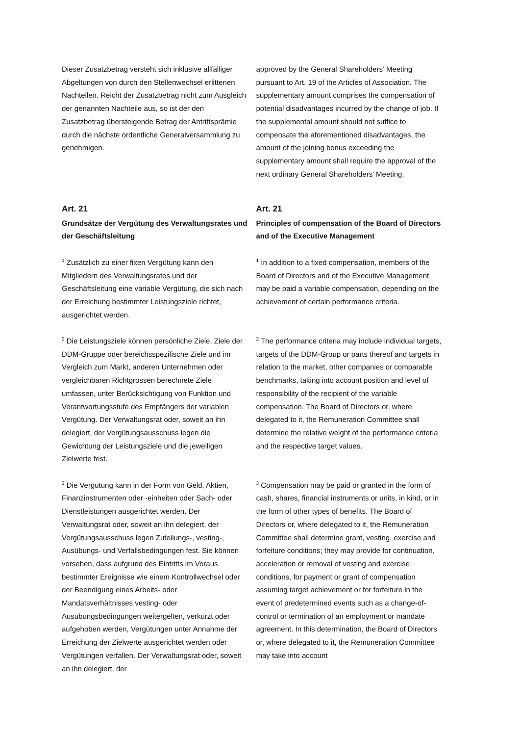Dieser Zusatzbetrag versteht sich inklusive allfälliger Abgeltungen von durch den Stellenwechsel erlittenen Nachteilen. Reicht der Zusatzbetrag nicht zum Ausgleich der genannten Nachteile aus, so ist der den Zusatzbetrag übersteigende Betrag der Antrittsprämie durch die nächste ordentliche Generalversammlung zu genehmigen.
approved by the General Shareholders’ Meeting pursuant to Art. 19 of the Articles of Association. The supplementary amount comprises the compensation of potential disadvantages incurred by the change of job. If the supplemental amount should not suffice to compensate the aforementioned disadvantages, the amount of the joining bonus exceeding the supplementary amount shall require the approval of the next ordinary General Shareholders’ Meeting.
Art. 21
Grundsätze der Vergütung des Verwaltungsrates und der Geschäftsleitung
Art. 21
Principles of compensation of the Board of Directors and of the Executive Management
<sup>1</sup> Zusätzlich zu einer fixen Vergütung kann den Mitgliedern des Verwaltungsrates und der Geschäftsleitung eine variable Vergütung, die sich nach der Erreichung bestimmter Leistungsziele richtet, ausgerichtet werden.
<sup>1</sup> In addition to a fixed compensation, members of the Board of Directors and of the Executive Management may be paid a variable compensation, depending on the achievement of certain performance criteria.
<sup>2</sup> Die Leistungsziele können persönliche Ziele, Ziele der DDM-Gruppe oder bereichsspezifische Ziele und im Vergleich zum Markt, anderen Unternehmen oder vergleichbaren Richtgrössen berechnete Ziele umfassen, unter Berücksichtigung von Funktion und Verantwortungsstufe des Empfängers der variablen Vergütung. Der Verwaltungsrat oder, soweit an ihn delegiert, der Vergütungsausschuss legen die Gewichtung der Leistungsziele und die jeweiligen Zielwerte fest.
<sup>2</sup> The performance criteria may include individual targets, targets of the DDM-Group or parts thereof and targets in relation to the market, other companies or comparable benchmarks, taking into account position and level of responsibility of the recipient of the variable compensation. The Board of Directors or, where delegated to it, the Remuneration Committee shall determine the relative weight of the performance criteria and the respective target values.
<sup>3</sup> Die Vergütung kann in der Form von Geld, Aktien, Finanzinstrumenten oder -einheiten oder Sach- oder Dienstleistungen ausgerichtet werden. Der Verwaltungsrat oder, soweit an ihn delegiert, der Vergütungsausschuss legen Zuteilungs-, vesting-, Ausübungs- und Verfallsbedingungen fest. Sie können vorsehen, dass aufgrund des Eintritts im Voraus bestimmter Ereignisse wie einem Kontrollwechsel oder der Beendigung eines Arbeits- oder Mandatsverhältnisses vesting- oder Ausübungsbedingungen weitergelten, verkürzt oder aufgehoben werden, Vergütungen unter Annahme der Erreichung der Zielwerte ausgerichtet werden oder Vergütungen verfallen. Der Verwaltungsrat oder, soweit an ihn delegiert, der
<sup>3</sup> Compensation may be paid or granted in the form of cash, shares, financial instruments or units, in kind, or in the form of other types of benefits. The Board of Directors or, where delegated to it, the Remuneration Committee shall determine grant, vesting, exercise and forfeiture conditions; they may provide for continuation, acceleration or removal of vesting and exercise conditions, for payment or grant of compensation assuming target achievement or for forfeiture in the event of predetermined events such as a change-of-control or termination of an employment or mandate agreement. In this determination, the Board of Directors or, where delegated to it, the Remuneration Committee may take into account